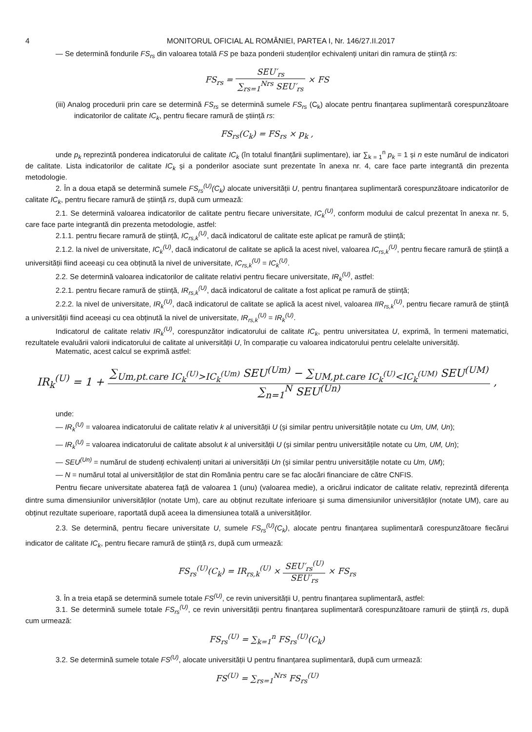4 MONITORUL OFICIAL AL ROMÂNIEI, PARTEA I, Nr. 146/27.II.2017
— Se determină fondurile FS<sub>rs</sub> din valoarea totală FS pe baza ponderii studenților echivalenți unitari din ramura de știință rs:
FS<sub>rs</sub> = SEU′<sub>rs</sub> ∑<sub>rs=1</sub><sup>Nrs</sup> SEU′<sub>rs</sub> × FS
(iii) Analog procedurii prin care se determină FS<sub>rs</sub> se determină sumele FS<sub>rs</sub> (C<sub>k</sub>) alocate pentru finanțarea suplimentară corespunzătoare indicatorilor de calitate IC<sub>k</sub>, pentru fiecare ramură de știință rs:
FS<sub>rs</sub>(C<sub>k</sub>) = FS<sub>rs</sub> × p<sub>k</sub> ,
unde p<sub>k</sub> reprezintă ponderea indicatorului de calitate IC<sub>k</sub> (în totalul finanțării suplimentare), iar ∑<sub>k = 1</sub><sup>n</sup> p<sub>k</sub> = 1 și n este numărul de indicatori de calitate. Lista indicatorilor de calitate IC<sub>k</sub> și a ponderilor asociate sunt prezentate în anexa nr. 4, care face parte integrantă din prezenta metodologie.
2. În a doua etapă se determină sumele FS<sub>rs</sub><sup>(U)</sup>(C<sub>k</sub>) alocate universității U, pentru finanțarea suplimentară corespunzătoare indicatorilor de calitate IC<sub>k</sub>, pentru fiecare ramură de știință rs, după cum urmează:
2.1. Se determină valoarea indicatorilor de calitate pentru fiecare universitate, IC<sub>k</sub><sup>(U)</sup>, conform modului de calcul prezentat în anexa nr. 5, care face parte integrantă din prezenta metodologie, astfel:
2.1.1. pentru fiecare ramură de știință, IC<sub>rs,k</sub><sup>(U)</sup>, dacă indicatorul de calitate este aplicat pe ramură de știință;
2.1.2. la nivel de universitate, IC<sub>k</sub><sup>(U)</sup>, dacă indicatorul de calitate se aplică la acest nivel, valoarea IC<sub>rs,k</sub><sup>(U)</sup>, pentru fiecare ramură de știință a universității fiind aceeași cu cea obținută la nivel de universitate, IC<sub>rs,k</sub><sup>(U)</sup> = IC<sub>k</sub><sup>(U)</sup>.
2.2. Se determină valoarea indicatorilor de calitate relativi pentru fiecare universitate, IR<sub>k</sub><sup>(U)</sup>, astfel:
2.2.1. pentru fiecare ramură de știință, IR<sub>rs,k</sub><sup>(U)</sup>, dacă indicatorul de calitate a fost aplicat pe ramură de știință;
2.2.2. la nivel de universitate, IR<sub>k</sub><sup>(U)</sup>, dacă indicatorul de calitate se aplică la acest nivel, valoarea IIR<sub>rs,k</sub><sup>(U)</sup>, pentru fiecare ramură de știință a universității fiind aceeași cu cea obținută la nivel de universitate, IR<sub>rs,k</sub><sup>(U)</sup> = IR<sub>k</sub><sup>(U)</sup>.
Indicatorul de calitate relativ IR<sub>k</sub><sup>(U)</sup>, corespunzător indicatorului de calitate IC<sub>k</sub>, pentru universitatea U, exprimă, în termeni matematici, rezultatele evaluării valorii indicatorului de calitate al universității U, în comparație cu valoarea indicatorului pentru celelalte universități.
Matematic, acest calcul se exprimă astfel:
IR<sub>k</sub><sup>(U)</sup> = 1 + ∑<sub>Um,pt.care IC<sub>k</sub><sup>(U)</sup>>IC<sub>k</sub><sup>(Um)</sup></sub> SEU<sup>(Um)</sup> − ∑<sub>UM,pt.care IC<sub>k</sub><sup>(U)</sup><IC<sub>k</sub><sup>(UM)</sup></sub> SEU<sup>(UM)</sup> ∑<sub>n=1</sub><sup>N</sup> SEU<sup>(Un)</sup> ,
unde:
— IR<sub>k</sub><sup>(U)</sup> = valoarea indicatorului de calitate relativ k al universității U (și similar pentru universitățile notate cu Um, UM, Un);
— IR<sub>k</sub><sup>(U)</sup> = valoarea indicatorului de calitate absolut k al universității U (și similar pentru universitățile notate cu Um, UM, Un);
— SEU<sup>(Un)</sup> = numărul de studenți echivalenți unitari ai universității Un (și similar pentru universitățile notate cu Um, UM);
— N = numărul total al universităților de stat din România pentru care se fac alocări financiare de către CNFIS.
Pentru fiecare universitate abaterea față de valoarea 1 (unu) (valoarea medie), a oricărui indicator de calitate relativ, reprezintă diferența dintre suma dimensiunilor universităților (notate Um), care au obținut rezultate inferioare și suma dimensiunilor universităților (notate UM), care au obținut rezultate superioare, raportată după aceea la dimensiunea totală a universităților.
2.3. Se determină, pentru fiecare universitate U, sumele FS<sub>rs</sub><sup>(U)</sup>(C<sub>k</sub>), alocate pentru finanțarea suplimentară corespunzătoare fiecărui indicator de calitate IC<sub>k</sub>, pentru fiecare ramură de știință rs, după cum urmează:
FS<sub>rs</sub><sup>(U)</sup>(C<sub>k</sub>) = IR<sub>rs,k</sub><sup>(U)</sup> × SEU′<sub>rs</sub><sup>(U)</sup> SEU′<sub>rs</sub> × FS<sub>rs</sub>
3. În a treia etapă se determină sumele totale FS<sup>(U)</sup>, ce revin universității U, pentru finanțarea suplimentară, astfel:
3.1. Se determină sumele totale FS<sub>rs</sub><sup>(U)</sup>, ce revin universității pentru finanțarea suplimentară corespunzătoare ramurii de știință rs, după cum urmează:
FS<sub>rs</sub><sup>(U)</sup> = ∑<sub>k=1</sub><sup>n</sup> FS<sub>rs</sub><sup>(U)</sup>(C<sub>k</sub>)
3.2. Se determină sumele totale FS<sup>(U)</sup>, alocate universității U pentru finanțarea suplimentară, după cum urmează:
FS<sup>(U)</sup> = ∑<sub>rs=1</sub><sup>Nrs</sup> FS<sub>rs</sub><sup>(U)</sup>